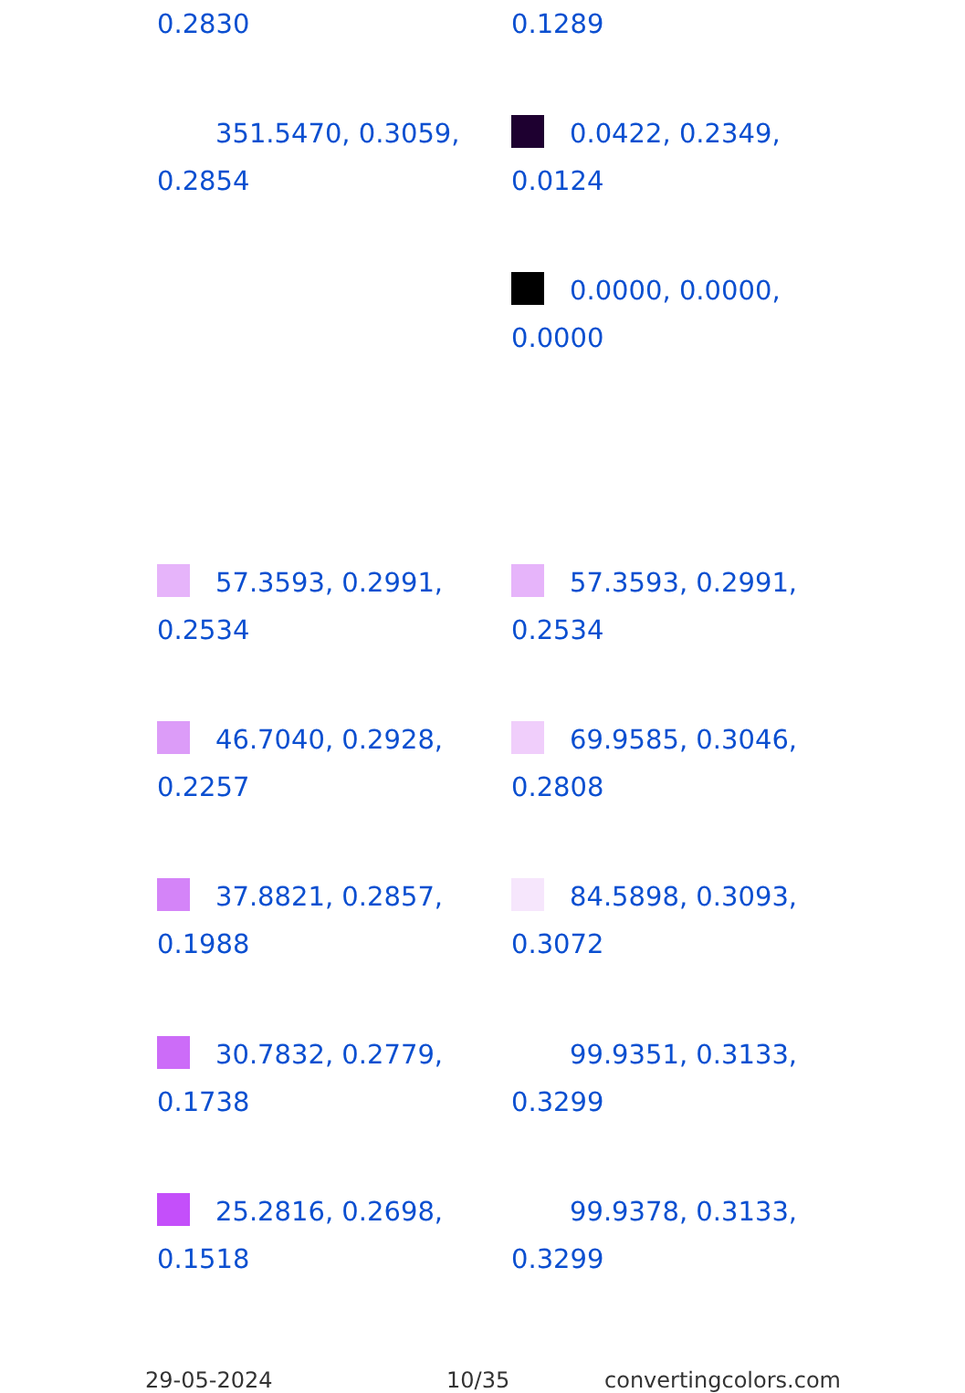0.2830 0.1289
351.5470, 0.3059, 0.2854
0.0422, 0.2349, 0.0124
0.0000, 0.0000, 0.0000
57.3593, 0.2991, 0.2534
57.3593, 0.2991, 0.2534
46.7040, 0.2928, 0.2257
69.9585, 0.3046, 0.2808
37.8821, 0.2857, 0.1988
84.5898, 0.3093, 0.3072
30.7832, 0.2779, 0.1738
99.9351, 0.3133, 0.3299
25.2816, 0.2698, 0.1518
99.9378, 0.3133, 0.3299
29-05-2024 10/35 convertingcolors.com